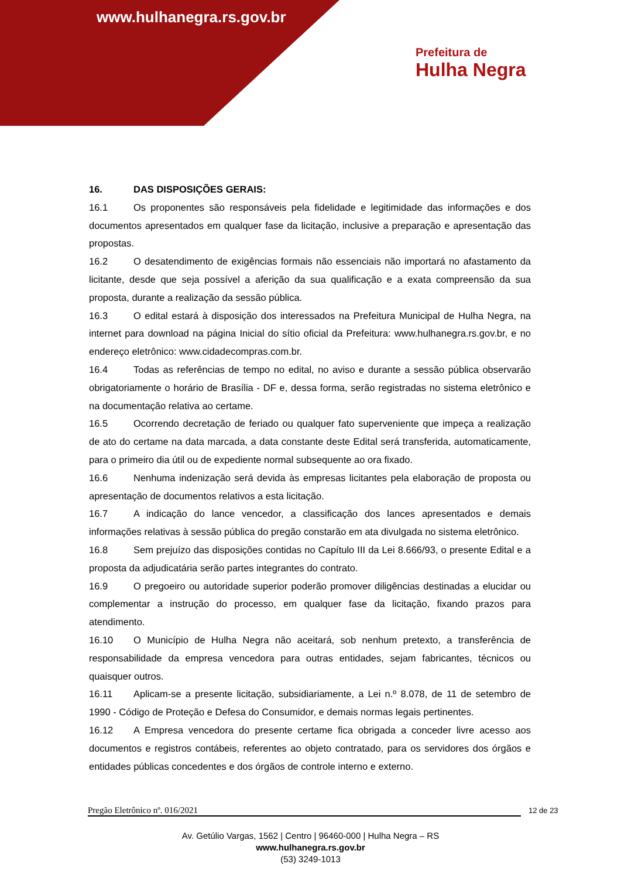www.hulhanegra.rs.gov.br
Prefeitura de
Hulha Negra
16. DAS DISPOSIÇÕES GERAIS:
16.1 Os proponentes são responsáveis pela fidelidade e legitimidade das informações e dos documentos apresentados em qualquer fase da licitação, inclusive a preparação e apresentação das propostas.
16.2 O desatendimento de exigências formais não essenciais não importará no afastamento da licitante, desde que seja possível a aferição da sua qualificação e a exata compreensão da sua proposta, durante a realização da sessão pública.
16.3 O edital estará à disposição dos interessados na Prefeitura Municipal de Hulha Negra, na internet para download na página Inicial do sítio oficial da Prefeitura: www.hulhanegra.rs.gov.br, e no endereço eletrônico: www.cidadecompras.com.br.
16.4 Todas as referências de tempo no edital, no aviso e durante a sessão pública observarão obrigatoriamente o horário de Brasília - DF e, dessa forma, serão registradas no sistema eletrônico e na documentação relativa ao certame.
16.5 Ocorrendo decretação de feriado ou qualquer fato superveniente que impeça a realização de ato do certame na data marcada, a data constante deste Edital será transferida, automaticamente, para o primeiro dia útil ou de expediente normal subsequente ao ora fixado.
16.6 Nenhuma indenização será devida às empresas licitantes pela elaboração de proposta ou apresentação de documentos relativos a esta licitação.
16.7 A indicação do lance vencedor, a classificação dos lances apresentados e demais informações relativas à sessão pública do pregão constarão em ata divulgada no sistema eletrônico.
16.8 Sem prejuízo das disposições contidas no Capítulo III da Lei 8.666/93, o presente Edital e a proposta da adjudicatária serão partes integrantes do contrato.
16.9 O pregoeiro ou autoridade superior poderão promover diligências destinadas a elucidar ou complementar a instrução do processo, em qualquer fase da licitação, fixando prazos para atendimento.
16.10 O Município de Hulha Negra não aceitará, sob nenhum pretexto, a transferência de responsabilidade da empresa vencedora para outras entidades, sejam fabricantes, técnicos ou quaisquer outros.
16.11 Aplicam-se a presente licitação, subsidiariamente, a Lei n.º 8.078, de 11 de setembro de 1990 - Código de Proteção e Defesa do Consumidor, e demais normas legais pertinentes.
16.12 A Empresa vencedora do presente certame fica obrigada a conceder livre acesso aos documentos e registros contábeis, referentes ao objeto contratado, para os servidores dos órgãos e entidades públicas concedentes e dos órgãos de controle interno e externo.
Pregão Eletrônico nº. 016/2021 12 de 23
Av. Getúlio Vargas, 1562 | Centro | 96460-000 | Hulha Negra – RS
www.hulhanegra.rs.gov.br
(53) 3249-1013